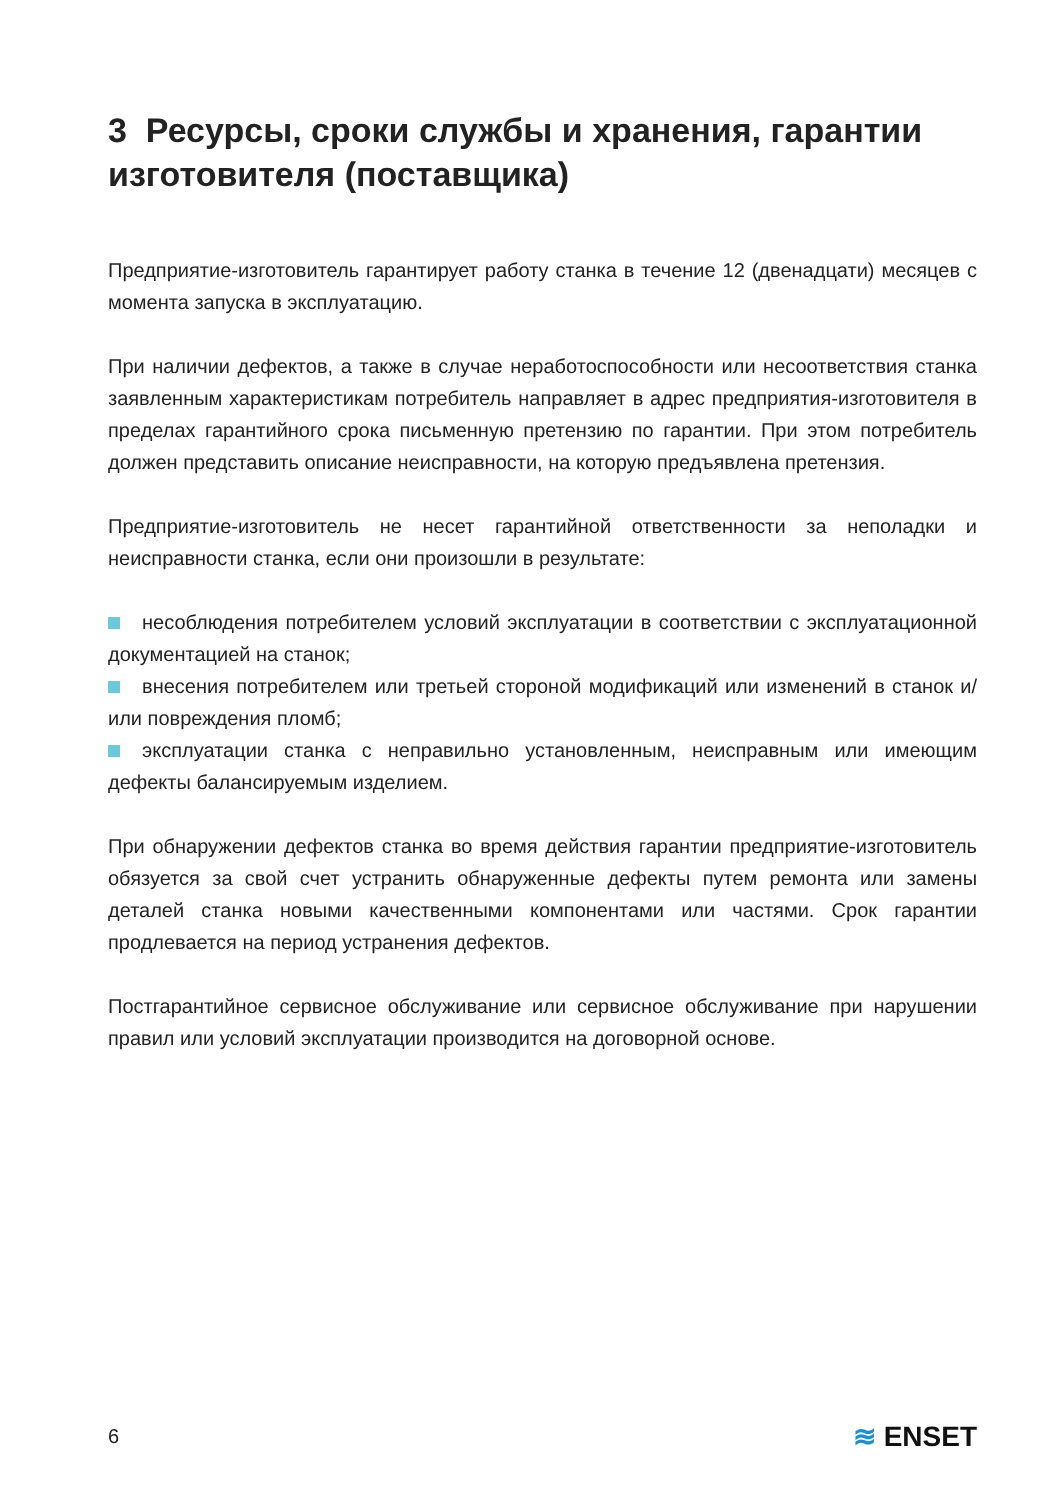3 Ресурсы, сроки службы и хранения, гарантии изготовителя (поставщика)
Предприятие-изготовитель гарантирует работу станка в течение 12 (двенадцати) месяцев с момента запуска в эксплуатацию.
При наличии дефектов, а также в случае неработоспособности или несоответствия станка заявленным характеристикам потребитель направляет в адрес предприятия-изготовителя в пределах гарантийного срока письменную претензию по гарантии. При этом потребитель должен представить описание неисправности, на которую предъявлена претензия.
Предприятие-изготовитель не несет гарантийной ответственности за неполадки и неисправности станка, если они произошли в результате:
несоблюдения потребителем условий эксплуатации в соответствии с эксплуатационной документацией на станок;
внесения потребителем или третьей стороной модификаций или изменений в станок и/или повреждения пломб;
эксплуатации станка с неправильно установленным, неисправным или имеющим дефекты балансируемым изделием.
При обнаружении дефектов станка во время действия гарантии предприятие-изготовитель обязуется за свой счет устранить обнаруженные дефекты путем ремонта или замены деталей станка новыми качественными компонентами или частями. Срок гарантии продлевается на период устранения дефектов.
Постгарантийное сервисное обслуживание или сервисное обслуживание при нарушении правил или условий эксплуатации производится на договорной основе.
6 ≋ ENSET